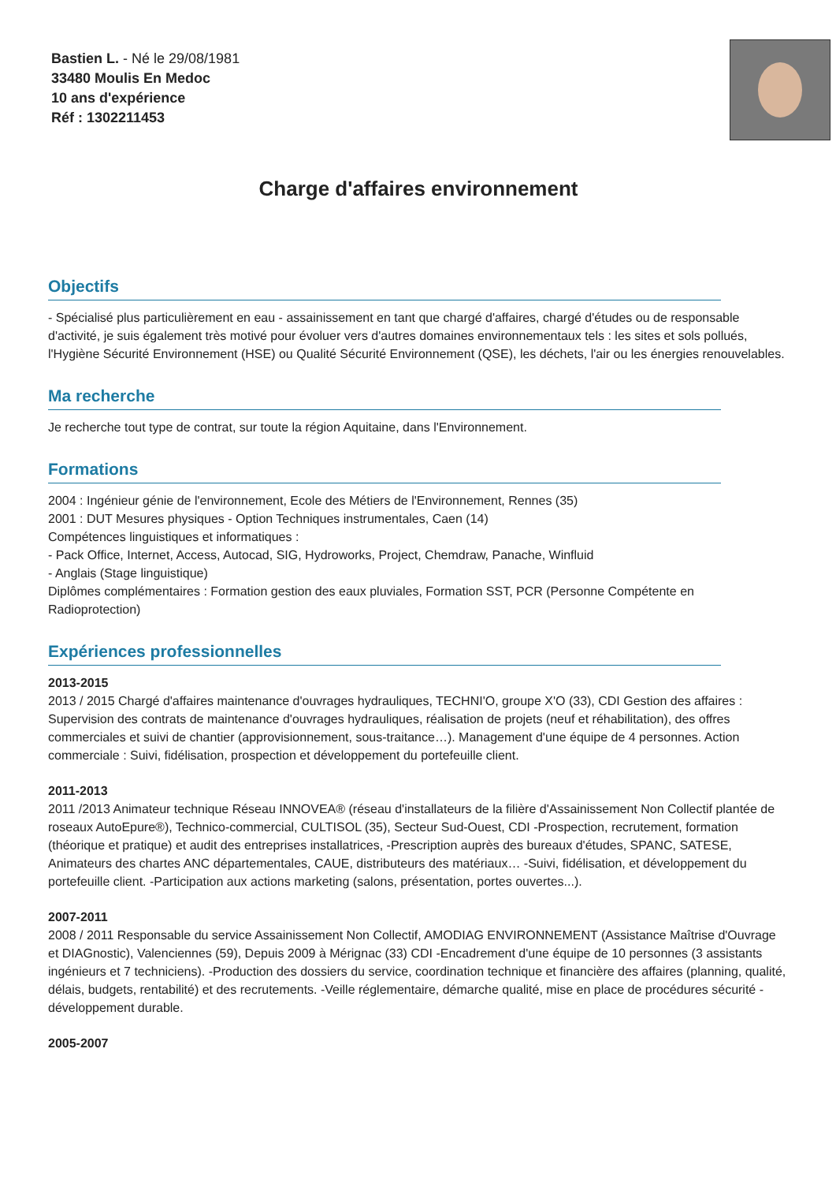Bastien L. - Né le 29/08/1981
33480 Moulis En Medoc
10 ans d'expérience
Réf : 1302211453
Charge d'affaires environnement
Objectifs
- Spécialisé plus particulièrement en eau - assainissement en tant que chargé d'affaires, chargé d'études ou de responsable d'activité, je suis également très motivé pour évoluer vers d'autres domaines environnementaux tels : les sites et sols pollués, l'Hygiène Sécurité Environnement (HSE) ou Qualité Sécurité Environnement (QSE), les déchets, l'air ou les énergies renouvelables.
Ma recherche
Je recherche tout type de contrat, sur toute la région Aquitaine, dans l'Environnement.
Formations
2004 : Ingénieur génie de l'environnement, Ecole des Métiers de l'Environnement, Rennes (35)
2001 : DUT Mesures physiques - Option Techniques instrumentales, Caen (14)
Compétences linguistiques et informatiques :
- Pack Office, Internet, Access, Autocad, SIG, Hydroworks, Project, Chemdraw, Panache, Winfluid
- Anglais (Stage linguistique)
Diplômes complémentaires : Formation gestion des eaux pluviales, Formation SST, PCR (Personne Compétente en Radioprotection)
Expériences professionnelles
2013-2015
2013 / 2015 Chargé d'affaires maintenance d'ouvrages hydrauliques, TECHNI'O, groupe X'O (33), CDI Gestion des affaires : Supervision des contrats de maintenance d'ouvrages hydrauliques, réalisation de projets (neuf et réhabilitation), des offres commerciales et suivi de chantier (approvisionnement, sous-traitance…). Management d'une équipe de 4 personnes. Action commerciale : Suivi, fidélisation, prospection et développement du portefeuille client.
2011-2013
2011 /2013 Animateur technique Réseau INNOVEA® (réseau d'installateurs de la filière d'Assainissement Non Collectif plantée de roseaux AutoEpure®), Technico-commercial, CULTISOL (35), Secteur Sud-Ouest, CDI -Prospection, recrutement, formation (théorique et pratique) et audit des entreprises installatrices, -Prescription auprès des bureaux d'études, SPANC, SATESE, Animateurs des chartes ANC départementales, CAUE, distributeurs des matériaux… -Suivi, fidélisation, et développement du portefeuille client. -Participation aux actions marketing (salons, présentation, portes ouvertes...).
2007-2011
2008 / 2011 Responsable du service Assainissement Non Collectif, AMODIAG ENVIRONNEMENT (Assistance Maîtrise d'Ouvrage et DIAGnostic), Valenciennes (59), Depuis 2009 à Mérignac (33) CDI -Encadrement d'une équipe de 10 personnes (3 assistants ingénieurs et 7 techniciens). -Production des dossiers du service, coordination technique et financière des affaires (planning, qualité, délais, budgets, rentabilité) et des recrutements. -Veille réglementaire, démarche qualité, mise en place de procédures sécurité - développement durable.
2005-2007